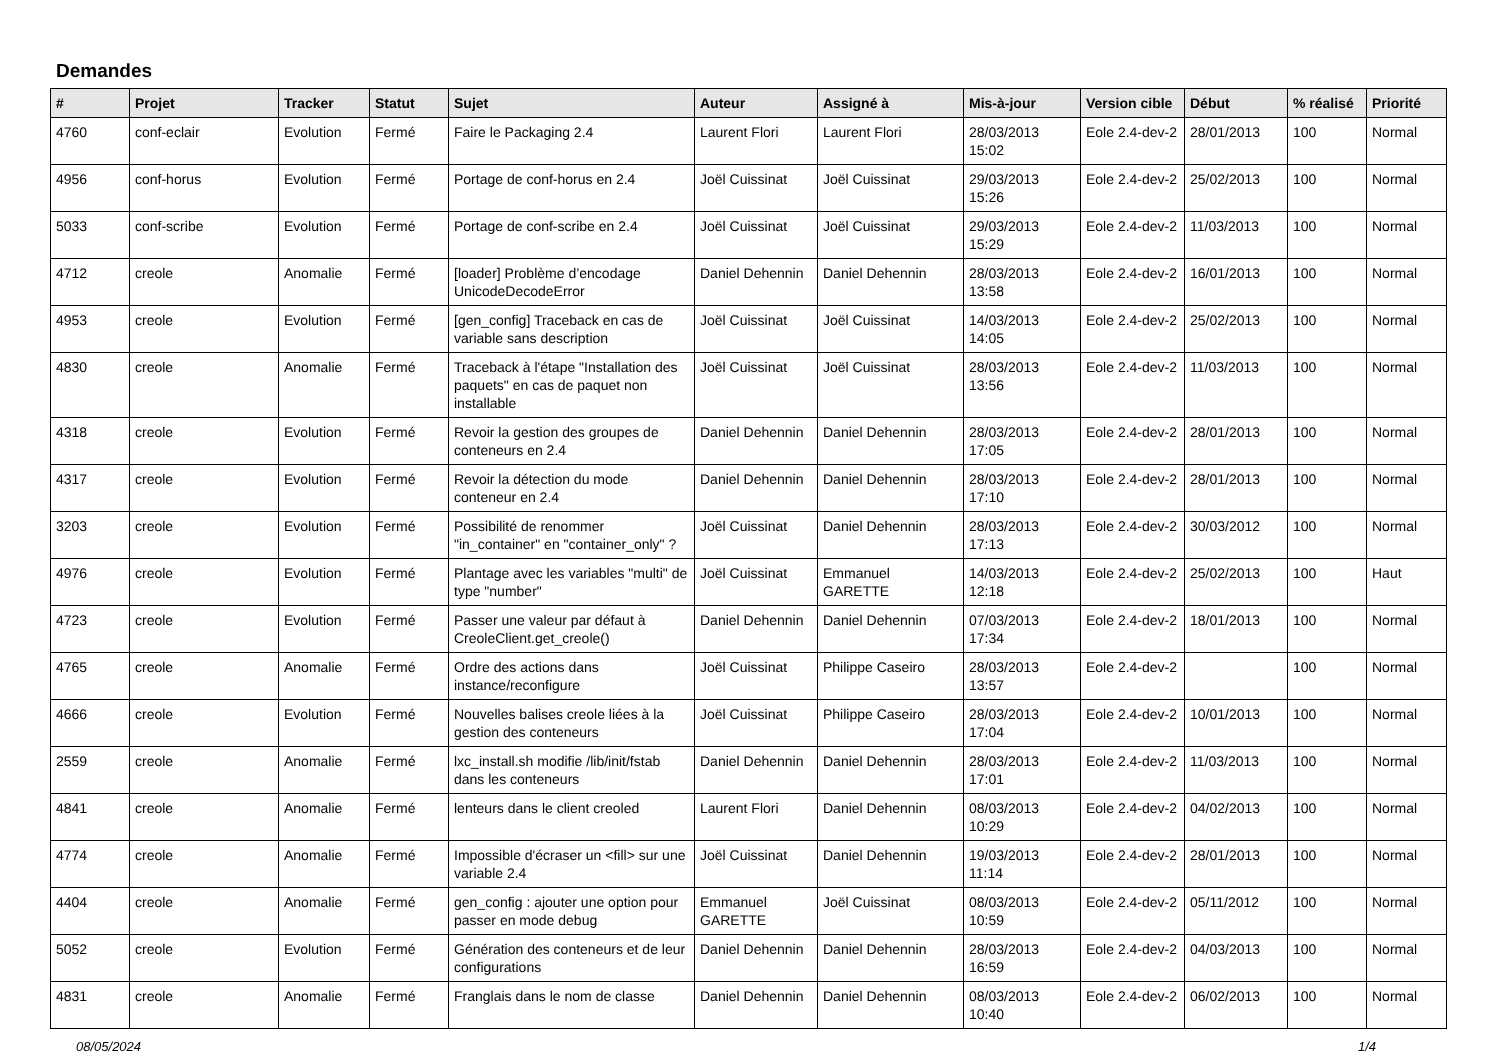Demandes
| # | Projet | Tracker | Statut | Sujet | Auteur | Assigné à | Mis-à-jour | Version cible | Début | % réalisé | Priorité |
| --- | --- | --- | --- | --- | --- | --- | --- | --- | --- | --- | --- |
| 4760 | conf-eclair | Evolution | Fermé | Faire le Packaging 2.4 | Laurent Flori | Laurent Flori | 28/03/2013 15:02 | Eole 2.4-dev-2 | 28/01/2013 | 100 | Normal |
| 4956 | conf-horus | Evolution | Fermé | Portage de conf-horus en 2.4 | Joël Cuissinat | Joël Cuissinat | 29/03/2013 15:26 | Eole 2.4-dev-2 | 25/02/2013 | 100 | Normal |
| 5033 | conf-scribe | Evolution | Fermé | Portage de conf-scribe en 2.4 | Joël Cuissinat | Joël Cuissinat | 29/03/2013 15:29 | Eole 2.4-dev-2 | 11/03/2013 | 100 | Normal |
| 4712 | creole | Anomalie | Fermé | [loader] Problème d’encodage UnicodeDecodeError | Daniel Dehennin | Daniel Dehennin | 28/03/2013 13:58 | Eole 2.4-dev-2 | 16/01/2013 | 100 | Normal |
| 4953 | creole | Evolution | Fermé | [gen_config] Traceback en cas de variable sans description | Joël Cuissinat | Joël Cuissinat | 14/03/2013 14:05 | Eole 2.4-dev-2 | 25/02/2013 | 100 | Normal |
| 4830 | creole | Anomalie | Fermé | Traceback à l'étape "Installation des paquets" en cas de paquet non installable | Joël Cuissinat | Joël Cuissinat | 28/03/2013 13:56 | Eole 2.4-dev-2 | 11/03/2013 | 100 | Normal |
| 4318 | creole | Evolution | Fermé | Revoir la gestion des groupes de conteneurs en 2.4 | Daniel Dehennin | Daniel Dehennin | 28/03/2013 17:05 | Eole 2.4-dev-2 | 28/01/2013 | 100 | Normal |
| 4317 | creole | Evolution | Fermé | Revoir la détection du mode conteneur en 2.4 | Daniel Dehennin | Daniel Dehennin | 28/03/2013 17:10 | Eole 2.4-dev-2 | 28/01/2013 | 100 | Normal |
| 3203 | creole | Evolution | Fermé | Possibilité de renommer "in_container" en "container_only" ? | Joël Cuissinat | Daniel Dehennin | 28/03/2013 17:13 | Eole 2.4-dev-2 | 30/03/2012 | 100 | Normal |
| 4976 | creole | Evolution | Fermé | Plantage avec les variables "multi" de type "number" | Joël Cuissinat | Emmanuel GARETTE | 14/03/2013 12:18 | Eole 2.4-dev-2 | 25/02/2013 | 100 | Haut |
| 4723 | creole | Evolution | Fermé | Passer une valeur par défaut à CreoleClient.get_creole() | Daniel Dehennin | Daniel Dehennin | 07/03/2013 17:34 | Eole 2.4-dev-2 | 18/01/2013 | 100 | Normal |
| 4765 | creole | Anomalie | Fermé | Ordre des actions dans instance/reconfigure | Joël Cuissinat | Philippe Caseiro | 28/03/2013 13:57 | Eole 2.4-dev-2 | | 100 | Normal |
| 4666 | creole | Evolution | Fermé | Nouvelles balises creole liées à la gestion des conteneurs | Joël Cuissinat | Philippe Caseiro | 28/03/2013 17:04 | Eole 2.4-dev-2 | 10/01/2013 | 100 | Normal |
| 2559 | creole | Anomalie | Fermé | lxc_install.sh modifie /lib/init/fstab dans les conteneurs | Daniel Dehennin | Daniel Dehennin | 28/03/2013 17:01 | Eole 2.4-dev-2 | 11/03/2013 | 100 | Normal |
| 4841 | creole | Anomalie | Fermé | lenteurs dans le client creoled | Laurent Flori | Daniel Dehennin | 08/03/2013 10:29 | Eole 2.4-dev-2 | 04/02/2013 | 100 | Normal |
| 4774 | creole | Anomalie | Fermé | Impossible d'écraser un <fill> sur une variable 2.4 | Joël Cuissinat | Daniel Dehennin | 19/03/2013 11:14 | Eole 2.4-dev-2 | 28/01/2013 | 100 | Normal |
| 4404 | creole | Anomalie | Fermé | gen_config : ajouter une option pour passer en mode debug | Emmanuel GARETTE | Joël Cuissinat | 08/03/2013 10:59 | Eole 2.4-dev-2 | 05/11/2012 | 100 | Normal |
| 5052 | creole | Evolution | Fermé | Génération des conteneurs et de leur configurations | Daniel Dehennin | Daniel Dehennin | 28/03/2013 16:59 | Eole 2.4-dev-2 | 04/03/2013 | 100 | Normal |
| 4831 | creole | Anomalie | Fermé | Franglais dans le nom de classe | Daniel Dehennin | Daniel Dehennin | 08/03/2013 10:40 | Eole 2.4-dev-2 | 06/02/2013 | 100 | Normal |
08/05/2024 1/4